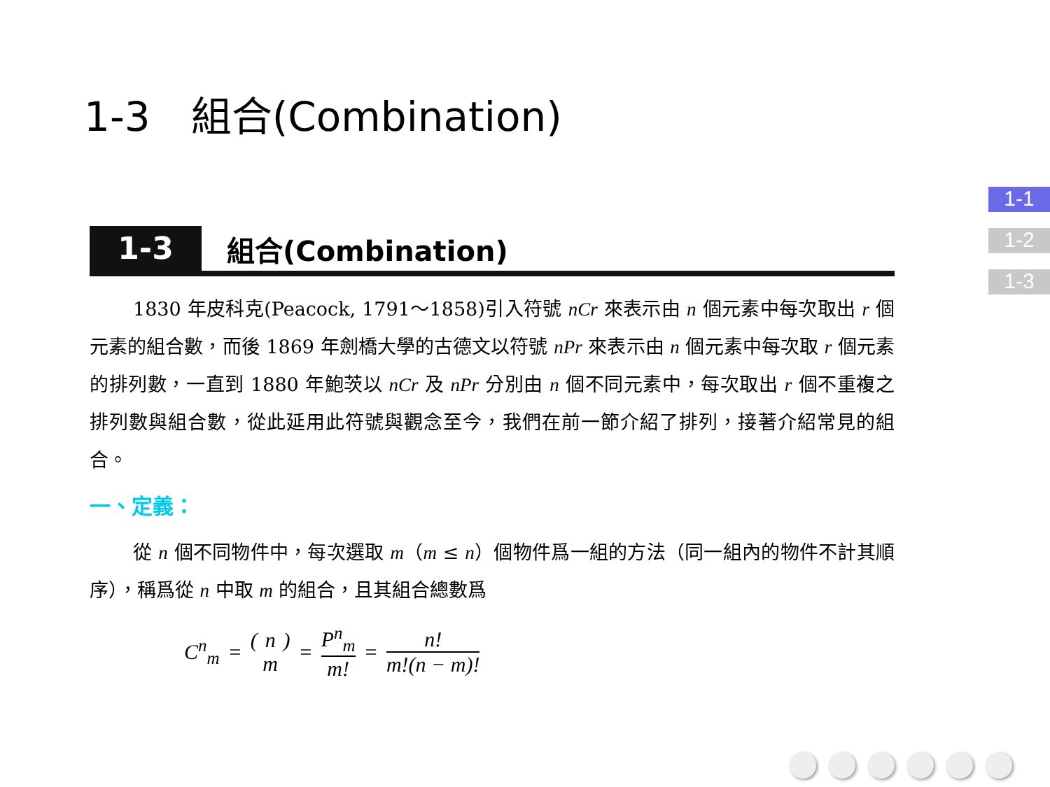1-3　組合(Combination)
1-1
1-2
1-3
1-3
組合(Combination)
1830 年皮科克(Peacock, 1791～1858)引入符號 nCr 來表示由 n 個元素中每次取出 r 個元素的組合數，而後 1869 年劍橋大學的古德文以符號 nPr 來表示由 n 個元素中每次取 r 個元素的排列數，一直到 1880 年鮑茨以 nCr 及 nPr 分別由 n 個不同元素中，每次取出 r 個不重複之排列數與組合數，從此延用此符號與觀念至今，我們在前一節介紹了排列，接著介紹常見的組合。
一、定義：
從 n 個不同物件中，每次選取 m（m ≤ n）個物件爲一組的方法（同一組內的物件不計其順序），稱爲從 n 中取 m 的組合，且其組合總數爲
C<sup>n</sup><sub>m</sub> = ( n m ) = P<sup>n</sup><sub>m</sub> m! = n! m!(n − m)!